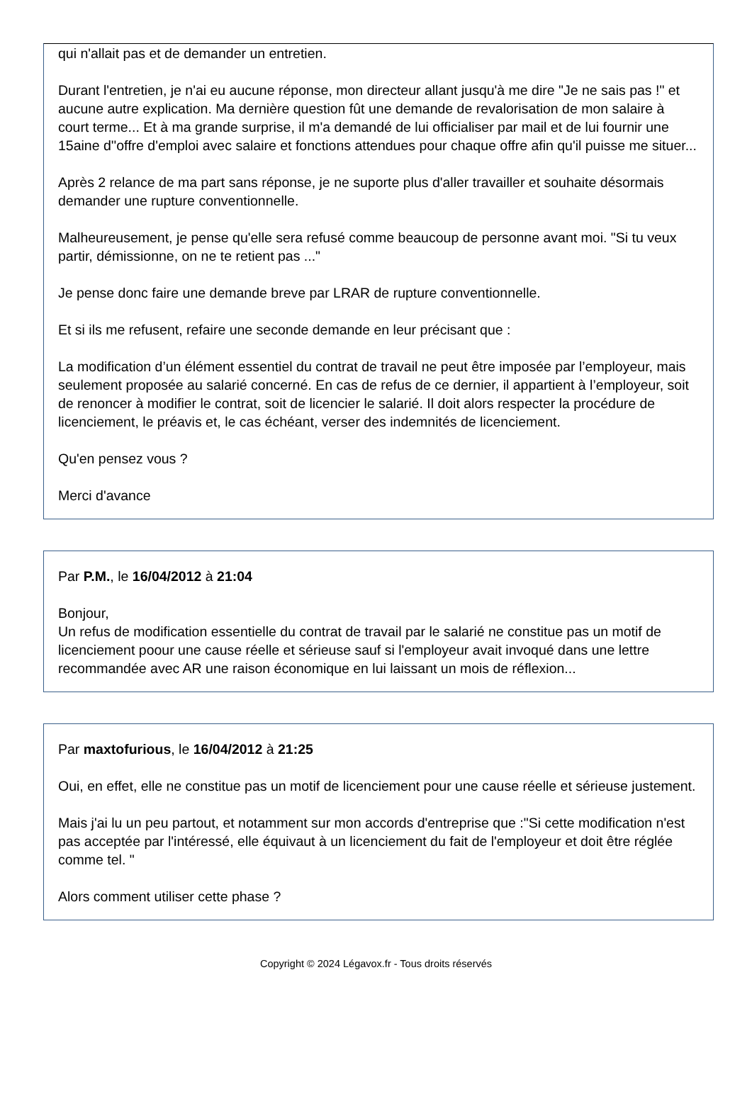qui n'allait pas et de demander un entretien.
Durant l'entretien, je n'ai eu aucune réponse, mon directeur allant jusqu'à me dire "Je ne sais pas !" et aucune autre explication. Ma dernière question fût une demande de revalorisation de mon salaire à court terme... Et à ma grande surprise, il m'a demandé de lui officialiser par mail et de lui fournir une 15aine d''offre d'emploi avec salaire et fonctions attendues pour chaque offre afin qu'il puisse me situer...
Après 2 relance de ma part sans réponse, je ne suporte plus d'aller travailler et souhaite désormais demander une rupture conventionnelle.
Malheureusement, je pense qu'elle sera refusé comme beaucoup de personne avant moi. "Si tu veux partir, démissionne, on ne te retient pas ..."
Je pense donc faire une demande breve par LRAR de rupture conventionnelle.
Et si ils me refusent, refaire une seconde demande en leur précisant que :
La modification d’un élément essentiel du contrat de travail ne peut être imposée par l’employeur, mais seulement proposée au salarié concerné. En cas de refus de ce dernier, il appartient à l’employeur, soit de renoncer à modifier le contrat, soit de licencier le salarié. Il doit alors respecter la procédure de licenciement, le préavis et, le cas échéant, verser des indemnités de licenciement.
Qu'en pensez vous ?
Merci d'avance
Par P.M., le 16/04/2012 à 21:04
Bonjour,
Un refus de modification essentielle du contrat de travail par le salarié ne constitue pas un motif de licenciement poour une cause réelle et sérieuse sauf si l'employeur avait invoqué dans une lettre recommandée avec AR une raison économique en lui laissant un mois de réflexion...
Par maxtofurious, le 16/04/2012 à 21:25
Oui, en effet, elle ne constitue pas un motif de licenciement pour une cause réelle et sérieuse justement.
Mais j'ai lu un peu partout, et notamment sur mon accords d'entreprise que :"Si cette modification n'est pas acceptée par l'intéressé, elle équivaut à un licenciement du fait de l'employeur et doit être réglée comme tel. "
Alors comment utiliser cette phase ?
Copyright © 2024 Légavox.fr - Tous droits réservés